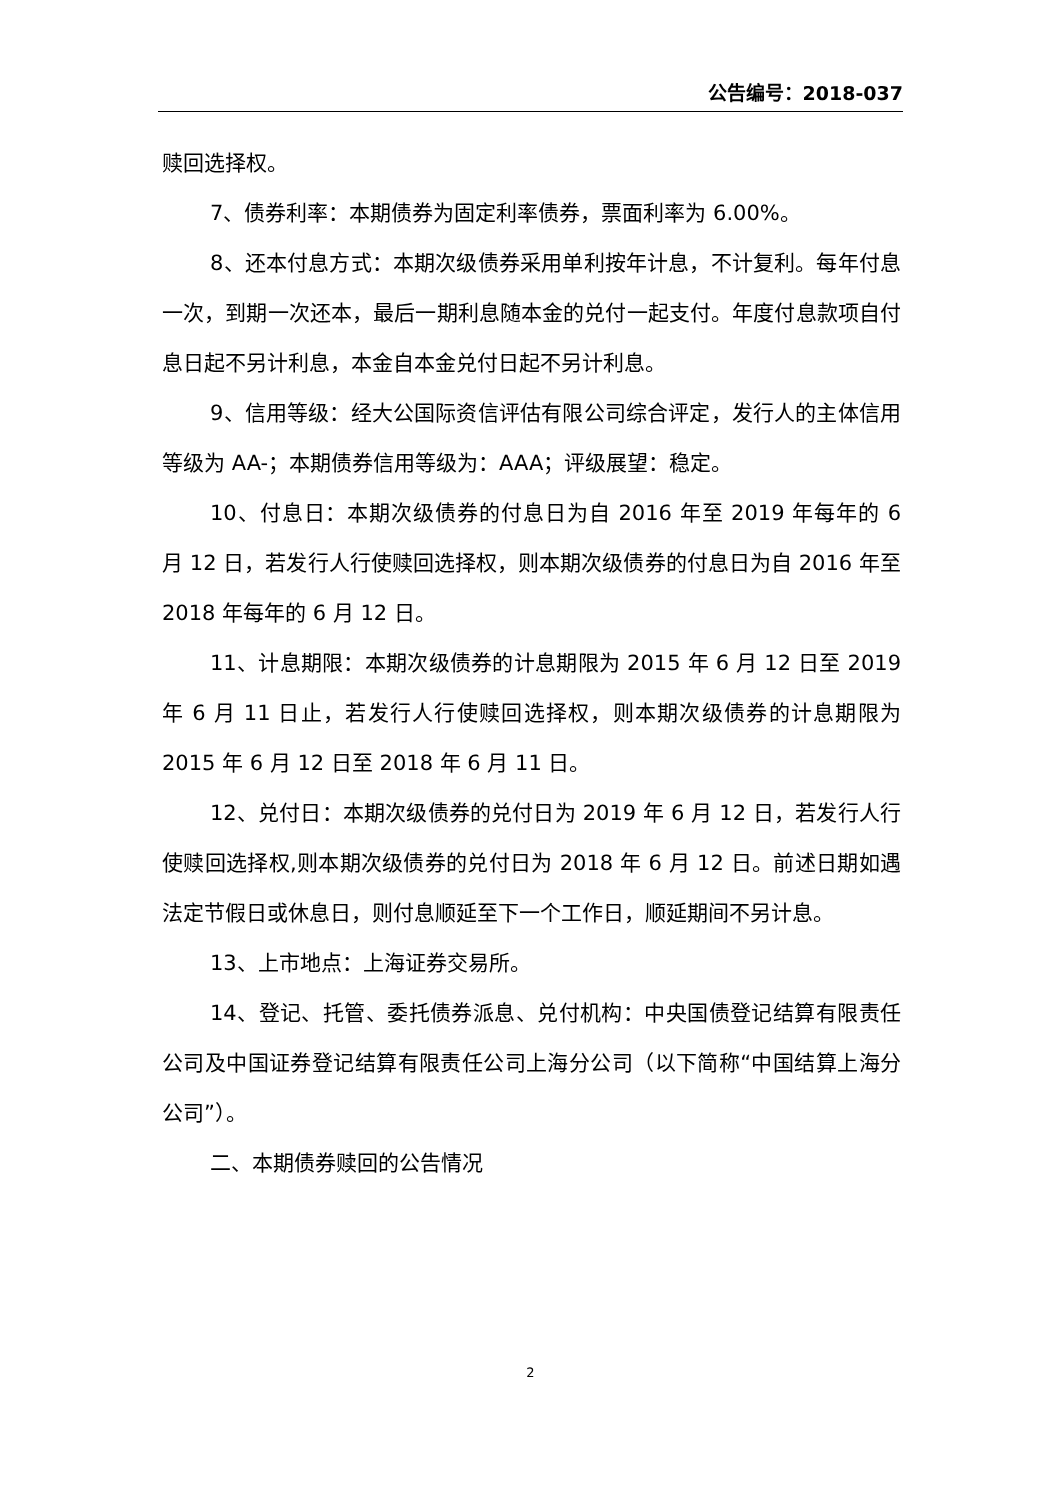公告编号：2018-037
赎回选择权。
7、债券利率：本期债券为固定利率债券，票面利率为 6.00%。
8、还本付息方式：本期次级债券采用单利按年计息，不计复利。每年付息一次，到期一次还本，最后一期利息随本金的兑付一起支付。年度付息款项自付息日起不另计利息，本金自本金兑付日起不另计利息。
9、信用等级：经大公国际资信评估有限公司综合评定，发行人的主体信用等级为 AA-；本期债券信用等级为：AAA；评级展望：稳定。
10、付息日：本期次级债券的付息日为自 2016 年至 2019 年每年的 6 月 12 日，若发行人行使赎回选择权，则本期次级债券的付息日为自 2016 年至 2018 年每年的 6 月 12 日。
11、计息期限：本期次级债券的计息期限为 2015 年 6 月 12 日至 2019 年 6 月 11 日止，若发行人行使赎回选择权，则本期次级债券的计息期限为 2015 年 6 月 12 日至 2018 年 6 月 11 日。
12、兑付日：本期次级债券的兑付日为 2019 年 6 月 12 日，若发行人行使赎回选择权,则本期次级债券的兑付日为 2018 年 6 月 12 日。前述日期如遇法定节假日或休息日，则付息顺延至下一个工作日，顺延期间不另计息。
13、上市地点：上海证券交易所。
14、登记、托管、委托债券派息、兑付机构：中央国债登记结算有限责任公司及中国证券登记结算有限责任公司上海分公司（以下简称“中国结算上海分公司”）。
二、本期债券赎回的公告情况
2